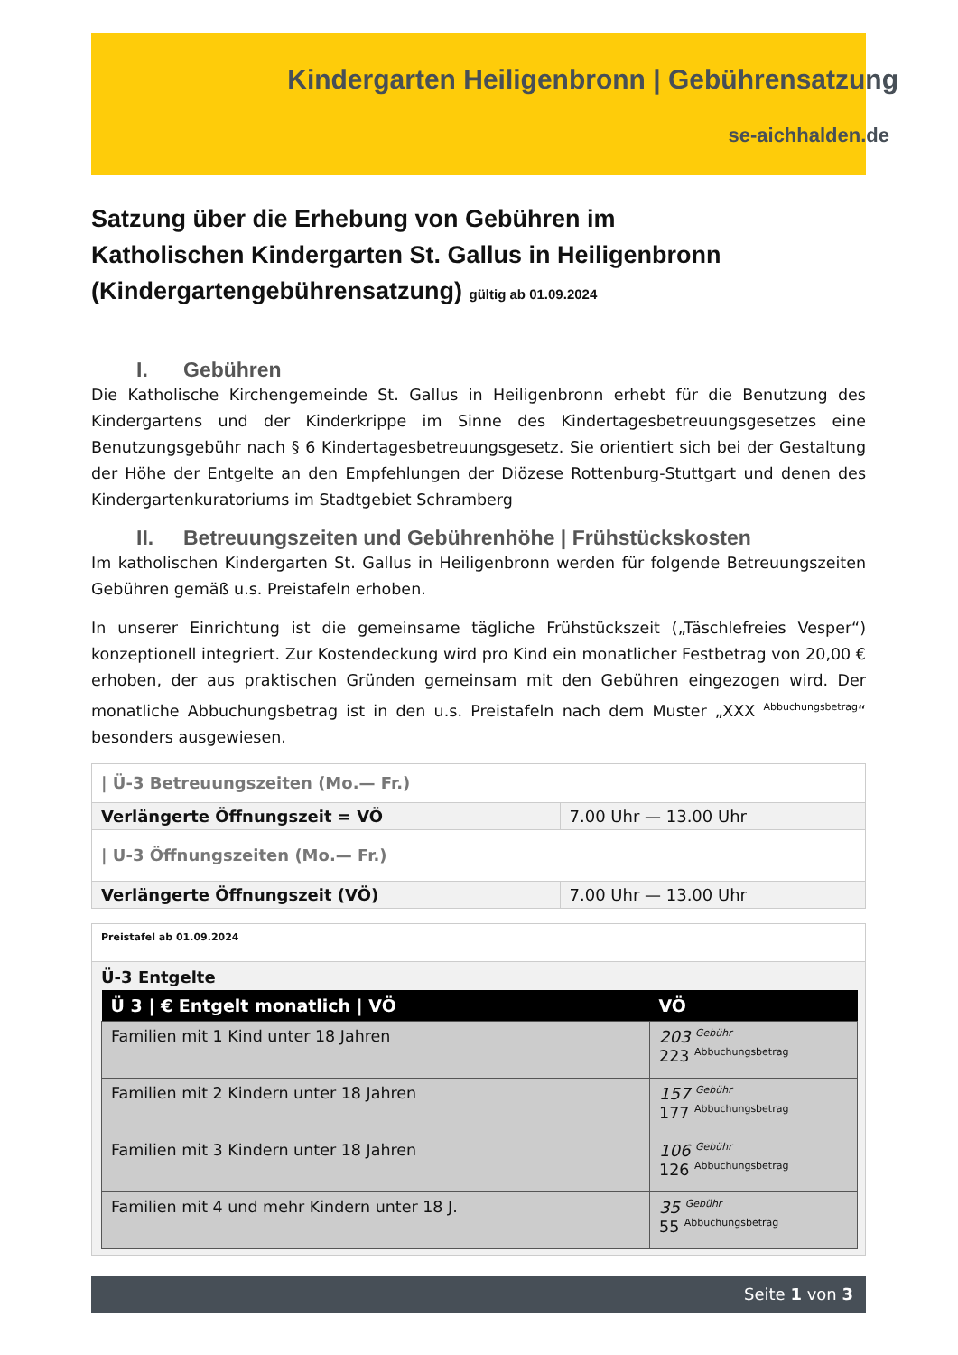Kindergarten Heiligenbronn | Gebührensatzung
se-aichhalden.de
Satzung über die Erhebung von Gebühren im
Katholischen Kindergarten St. Gallus in Heiligenbronn
(Kindergartengebührensatzung) gültig ab 01.09.2024
I. Gebühren
Die Katholische Kirchengemeinde St. Gallus in Heiligenbronn erhebt für die Benutzung des Kindergartens und der Kinderkrippe im Sinne des Kindertagesbetreuungsgesetzes eine Benutzungsgebühr nach § 6 Kindertagesbetreuungsgesetz. Sie orientiert sich bei der Gestaltung der Höhe der Entgelte an den Empfehlungen der Diözese Rottenburg-Stuttgart und denen des Kindergartenkuratoriums im Stadtgebiet Schramberg
II. Betreuungszeiten und Gebührenhöhe | Frühstückskosten
Im katholischen Kindergarten St. Gallus in Heiligenbronn werden für folgende Betreuungszeiten Gebühren gemäß u.s. Preistafeln erhoben.
In unserer Einrichtung ist die gemeinsame tägliche Frühstückszeit („Täschlefreies Vesper“) konzeptionell integriert. Zur Kostendeckung wird pro Kind ein monatlicher Festbetrag von 20,00 € erhoben, der aus praktischen Gründen gemeinsam mit den Gebühren eingezogen wird. Der monatliche Abbuchungsbetrag ist in den u.s. Preistafeln nach dem Muster „XXX <sup>Abbuchungsbetrag</sup>“ besonders ausgewiesen.
| / Ü-3 Betreuungszeiten (Mo.— Fr.) | |
| Verlängerte Öffnungszeit = VÖ | 7.00 Uhr — 13.00 Uhr |
| / U-3 Öffnungszeiten (Mo.— Fr.) | |
| Verlängerte Öffnungszeit (VÖ) | 7.00 Uhr — 13.00 Uhr |
Preistafel ab 01.09.2024
Ü-3 Entgelte
| Ü 3 / € Entgelt monatlich / VÖ | VÖ |
| --- | --- |
| Familien mit 1 Kind unter 18 Jahren | 203 <sup>Gebühr</sup> 223 <sup>Abbuchungsbetrag</sup> |
| Familien mit 2 Kindern unter 18 Jahren | 157 <sup>Gebühr</sup> 177 <sup>Abbuchungsbetrag</sup> |
| Familien mit 3 Kindern unter 18 Jahren | 106 <sup>Gebühr</sup> 126 <sup>Abbuchungsbetrag</sup> |
| Familien mit 4 und mehr Kindern unter 18 J. | 35 <sup>Gebühr</sup> 55 <sup>Abbuchungsbetrag</sup> |
Seite 1 von 3